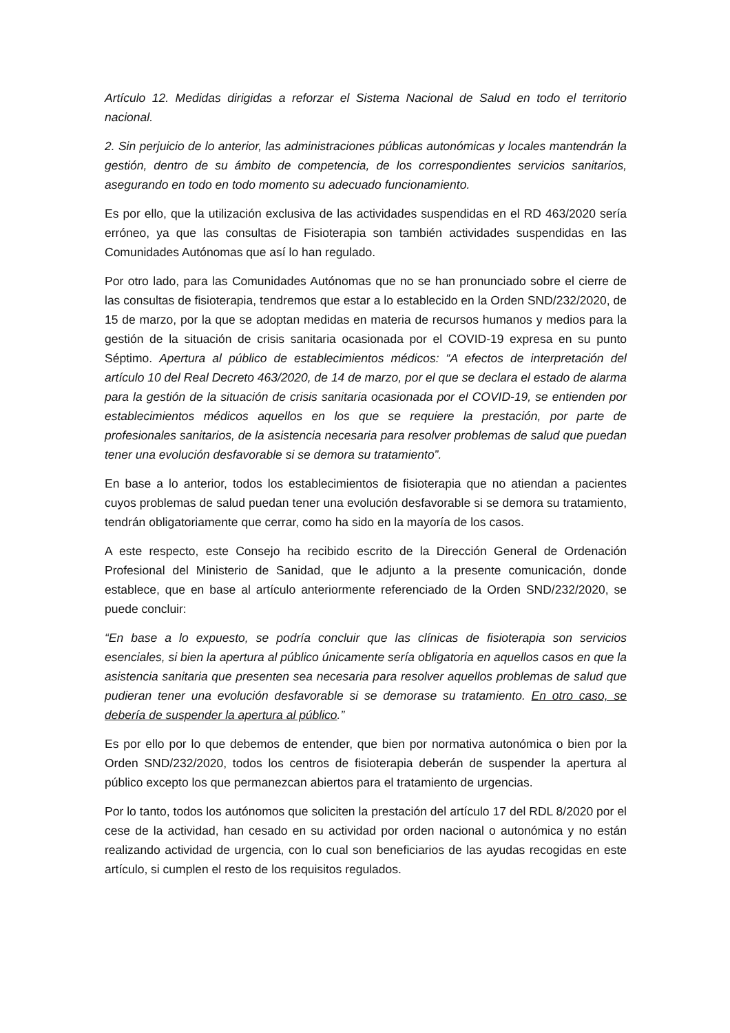Artículo 12. Medidas dirigidas a reforzar el Sistema Nacional de Salud en todo el territorio nacional.
2. Sin perjuicio de lo anterior, las administraciones públicas autonómicas y locales mantendrán la gestión, dentro de su ámbito de competencia, de los correspondientes servicios sanitarios, asegurando en todo en todo momento su adecuado funcionamiento.
Es por ello, que la utilización exclusiva de las actividades suspendidas en el RD 463/2020 sería erróneo, ya que las consultas de Fisioterapia son también actividades suspendidas en las Comunidades Autónomas que así lo han regulado.
Por otro lado, para las Comunidades Autónomas que no se han pronunciado sobre el cierre de las consultas de fisioterapia, tendremos que estar a lo establecido en la Orden SND/232/2020, de 15 de marzo, por la que se adoptan medidas en materia de recursos humanos y medios para la gestión de la situación de crisis sanitaria ocasionada por el COVID-19 expresa en su punto Séptimo. Apertura al público de establecimientos médicos: “A efectos de interpretación del artículo 10 del Real Decreto 463/2020, de 14 de marzo, por el que se declara el estado de alarma para la gestión de la situación de crisis sanitaria ocasionada por el COVID-19, se entienden por establecimientos médicos aquellos en los que se requiere la prestación, por parte de profesionales sanitarios, de la asistencia necesaria para resolver problemas de salud que puedan tener una evolución desfavorable si se demora su tratamiento”.
En base a lo anterior, todos los establecimientos de fisioterapia que no atiendan a pacientes cuyos problemas de salud puedan tener una evolución desfavorable si se demora su tratamiento, tendrán obligatoriamente que cerrar, como ha sido en la mayoría de los casos.
A este respecto, este Consejo ha recibido escrito de la Dirección General de Ordenación Profesional del Ministerio de Sanidad, que le adjunto a la presente comunicación, donde establece, que en base al artículo anteriormente referenciado de la Orden SND/232/2020, se puede concluir:
“En base a lo expuesto, se podría concluir que las clínicas de fisioterapia son servicios esenciales, si bien la apertura al público únicamente sería obligatoria en aquellos casos en que la asistencia sanitaria que presenten sea necesaria para resolver aquellos problemas de salud que pudieran tener una evolución desfavorable si se demorase su tratamiento. En otro caso, se debería de suspender la apertura al público.”
Es por ello por lo que debemos de entender, que bien por normativa autonómica o bien por la Orden SND/232/2020, todos los centros de fisioterapia deberán de suspender la apertura al público excepto los que permanezcan abiertos para el tratamiento de urgencias.
Por lo tanto, todos los autónomos que soliciten la prestación del artículo 17 del RDL 8/2020 por el cese de la actividad, han cesado en su actividad por orden nacional o autonómica y no están realizando actividad de urgencia, con lo cual son beneficiarios de las ayudas recogidas en este artículo, si cumplen el resto de los requisitos regulados.